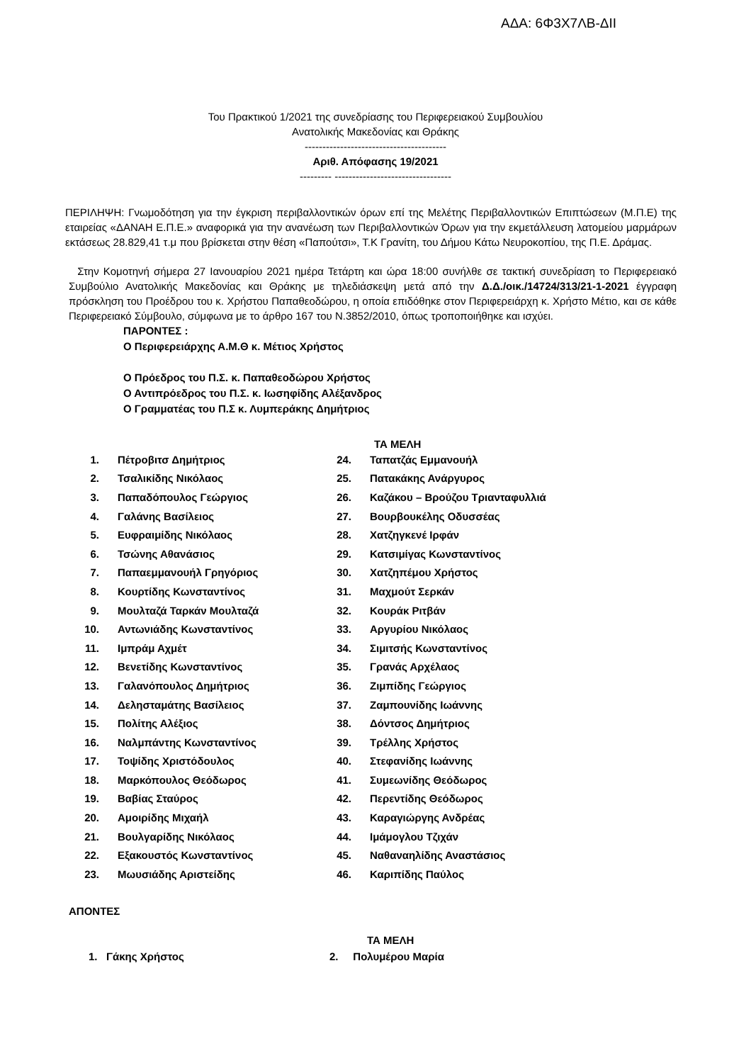ΑΔΑ: 6Φ3Χ7ΛΒ-ΔΙΙ
Του Πρακτικού 1/2021 της συνεδρίασης του Περιφερειακού Συμβουλίου
Ανατολικής Μακεδονίας και Θράκης
----------------------------------------
Αριθ. Απόφασης 19/2021
--------- ---------------------------------
ΠΕΡΙΛΗΨΗ: Γνωμοδότηση για την έγκριση περιβαλλοντικών όρων επί της Μελέτης Περιβαλλοντικών Επιπτώσεων (Μ.Π.Ε) της εταιρείας «ΔΑΝΑΗ Ε.Π.Ε.» αναφορικά για την ανανέωση των Περιβαλλοντικών Όρων για την εκμετάλλευση λατομείου μαρμάρων εκτάσεως 28.829,41 τ.μ που βρίσκεται στην θέση «Παπούτσι», Τ.Κ Γρανίτη, του Δήμου Κάτω Νευροκοπίου, της Π.Ε. Δράμας.
Στην Κομοτηνή σήμερα 27 Ιανουαρίου 2021 ημέρα Τετάρτη και ώρα 18:00 συνήλθε σε τακτική συνεδρίαση το Περιφερειακό Συμβούλιο Ανατολικής Μακεδονίας και Θράκης με τηλεδιάσκεψη μετά από την Δ.Δ./οικ./14724/313/21-1-2021 έγγραφη πρόσκληση του Προέδρου του κ. Χρήστου Παπαθεοδώρου, η οποία επιδόθηκε στον Περιφερειάρχη κ. Χρήστο Μέτιο, και σε κάθε Περιφερειακό Σύμβουλο, σύμφωνα με το άρθρο 167 του Ν.3852/2010, όπως τροποποιήθηκε και ισχύει.
ΠΑΡΟΝΤΕΣ :
Ο Περιφερειάρχης Α.Μ.Θ κ. Μέτιος Χρήστος
Ο Πρόεδρος του Π.Σ. κ. Παπαθεοδώρου Χρήστος
Ο Αντιπρόεδρος του Π.Σ. κ. Ιωσηφίδης Αλέξανδρος
Ο Γραμματέας του Π.Σ κ. Λυμπεράκης Δημήτριος
ΤΑ ΜΕΛΗ
| 1. | Πέτροβιτσ Δημήτριος | 24. | Ταπατζάς Εμμανουήλ |
| 2. | Τσαλικίδης Νικόλαος | 25. | Πατακάκης Ανάργυρος |
| 3. | Παπαδόπουλος Γεώργιος | 26. | Καζάκου – Βρούζου Τριανταφυλλιά |
| 4. | Γαλάνης Βασίλειος | 27. | Βουρβουκέλης Οδυσσέας |
| 5. | Ευφραιμίδης Νικόλαος | 28. | Χατζηγκενέ Ιρφάν |
| 6. | Τσώνης Αθανάσιος | 29. | Κατσιμίγας Κωνσταντίνος |
| 7. | Παπαεμμανουήλ Γρηγόριος | 30. | Χατζηπέμου Χρήστος |
| 8. | Κουρτίδης Κωνσταντίνος | 31. | Μαχμούτ Σερκάν |
| 9. | Μουλταζά Ταρκάν Μουλταζά | 32. | Κουράκ Ριτβάν |
| 10. | Αντωνιάδης Κωνσταντίνος | 33. | Αργυρίου Νικόλαος |
| 11. | Ιμπράμ Αχμέτ | 34. | Σιμιτσής Κωνσταντίνος |
| 12. | Βενετίδης Κωνσταντίνος | 35. | Γρανάς Αρχέλαος |
| 13. | Γαλανόπουλος Δημήτριος | 36. | Ζιμπίδης Γεώργιος |
| 14. | Δελησταμάτης Βασίλειος | 37. | Ζαμπουνίδης Ιωάννης |
| 15. | Πολίτης Αλέξιος | 38. | Δόντσος Δημήτριος |
| 16. | Ναλμπάντης Κωνσταντίνος | 39. | Τρέλλης Χρήστος |
| 17. | Τοψίδης Χριστόδουλος | 40. | Στεφανίδης Ιωάννης |
| 18. | Μαρκόπουλος Θεόδωρος | 41. | Συμεωνίδης Θεόδωρος |
| 19. | Βαβίας Σταύρος | 42. | Περεντίδης Θεόδωρος |
| 20. | Αμοιρίδης Μιχαήλ | 43. | Καραγιώργης Ανδρέας |
| 21. | Βουλγαρίδης Νικόλαος | 44. | Ιμάμογλου Τζιχάν |
| 22. | Εξακουστός Κωνσταντίνος | 45. | Ναθαναηλίδης Αναστάσιος |
| 23. | Μωυσιάδης Αριστείδης | 46. | Καριπίδης Παύλος |
ΑΠΟΝΤΕΣ
ΤΑ ΜΕΛΗ
1. Γάκης Χρήστος 2. Πολυμέρου Μαρία